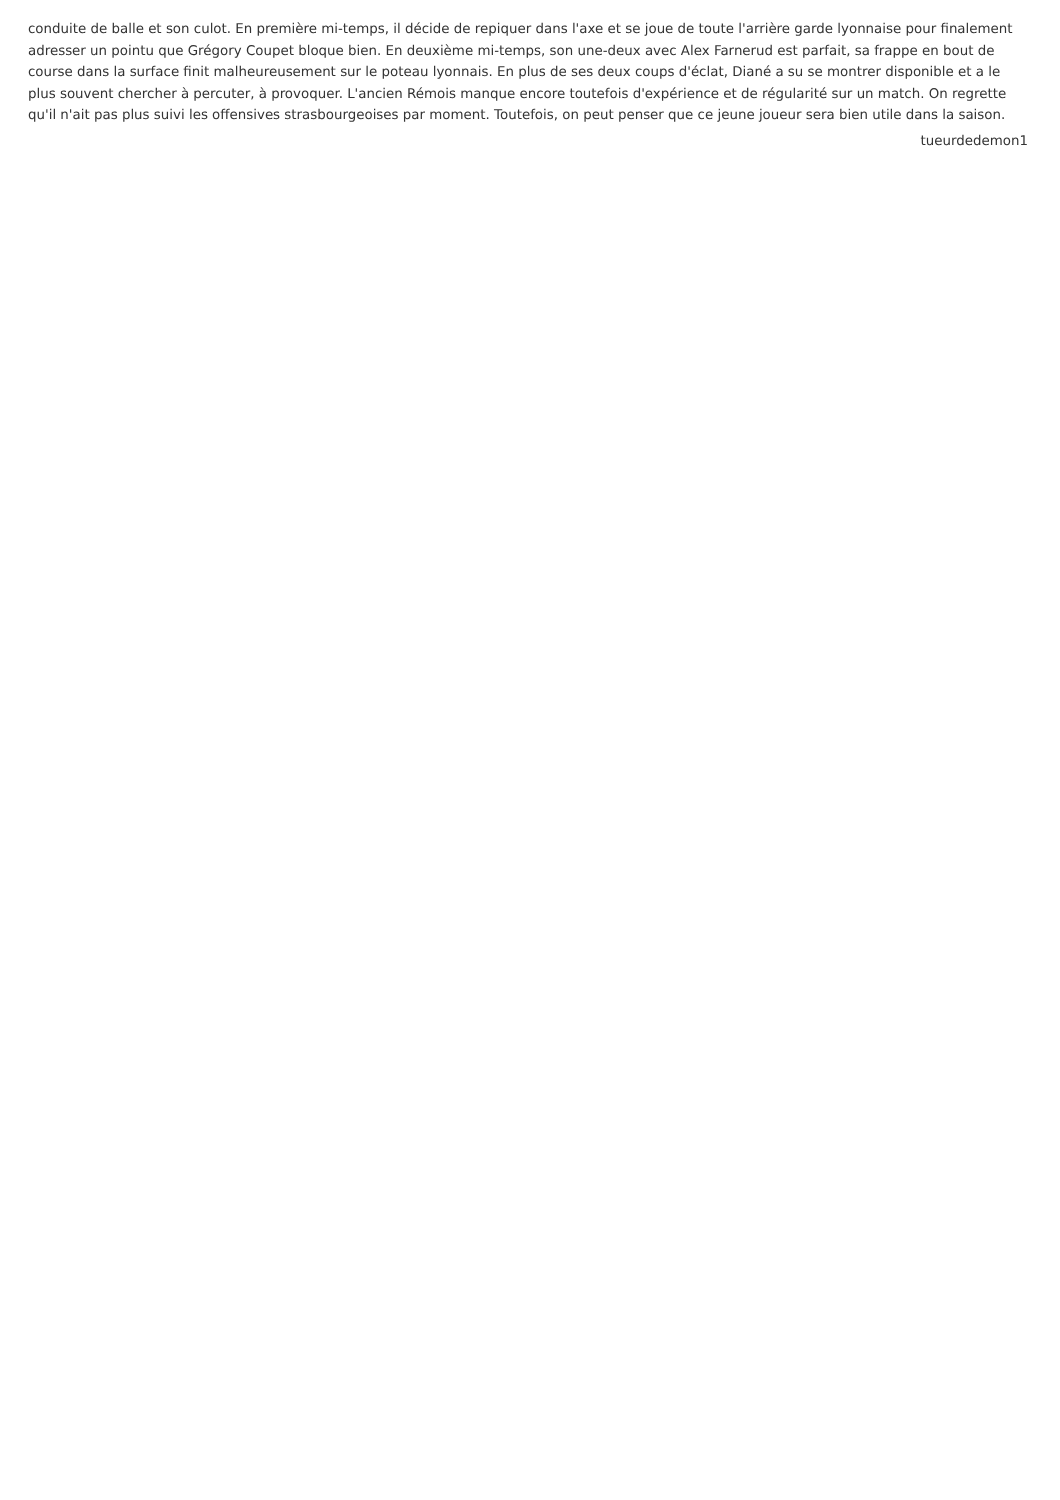conduite de balle et son culot. En première mi-temps, il décide de repiquer dans l'axe et se joue de toute l'arrière garde lyonnaise pour finalement adresser un pointu que Grégory Coupet bloque bien. En deuxième mi-temps, son une-deux avec Alex Farnerud est parfait, sa frappe en bout de course dans la surface finit malheureusement sur le poteau lyonnais. En plus de ses deux coups d'éclat, Diané a su se montrer disponible et a le plus souvent chercher à percuter, à provoquer. L'ancien Rémois manque encore toutefois d'expérience et de régularité sur un match. On regrette qu'il n'ait pas plus suivi les offensives strasbourgeoises par moment. Toutefois, on peut penser que ce jeune joueur sera bien utile dans la saison.
tueurdedemon1